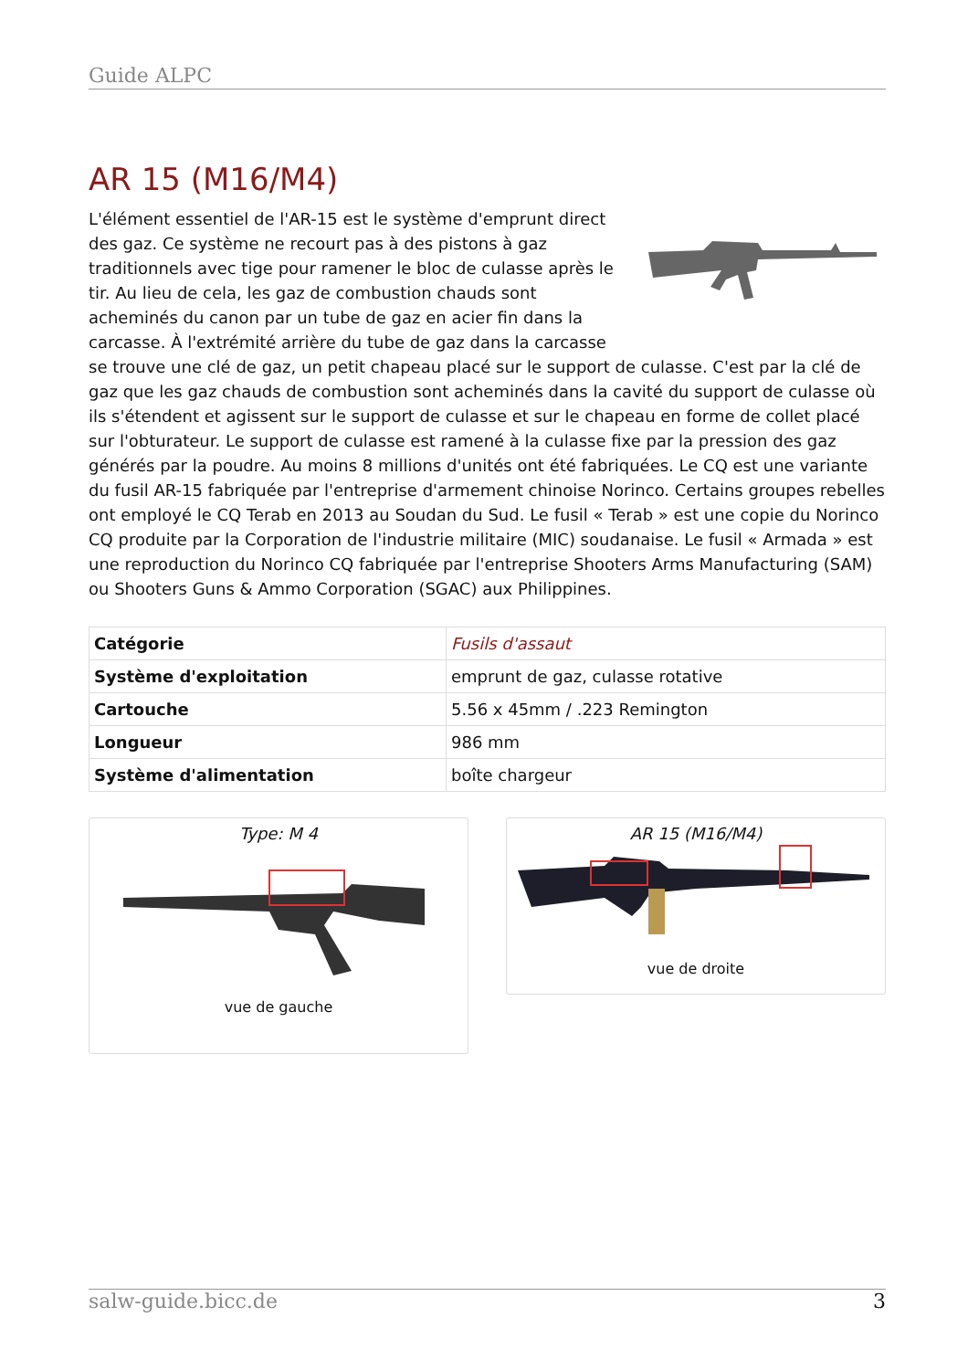Guide ALPC
AR 15 (M16/M4)
L'élément essentiel de l'AR-15 est le système d'emprunt direct des gaz. Ce système ne recourt pas à des pistons à gaz traditionnels avec tige pour ramener le bloc de culasse après le tir. Au lieu de cela, les gaz de combustion chauds sont acheminés du canon par un tube de gaz en acier fin dans la carcasse. À l'extrémité arrière du tube de gaz dans la carcasse se trouve une clé de gaz, un petit chapeau placé sur le support de culasse. C'est par la clé de gaz que les gaz chauds de combustion sont acheminés dans la cavité du support de culasse où ils s'étendent et agissent sur le support de culasse et sur le chapeau en forme de collet placé sur l'obturateur. Le support de culasse est ramené à la culasse fixe par la pression des gaz générés par la poudre. Au moins 8 millions d'unités ont été fabriquées. Le CQ est une variante du fusil AR-15 fabriquée par l'entreprise d'armement chinoise Norinco. Certains groupes rebelles ont employé le CQ Terab en 2013 au Soudan du Sud. Le fusil « Terab » est une copie du Norinco CQ produite par la Corporation de l'industrie militaire (MIC) soudanaise. Le fusil « Armada » est une reproduction du Norinco CQ fabriquée par l'entreprise Shooters Arms Manufacturing (SAM) ou Shooters Guns & Ammo Corporation (SGAC) aux Philippines.
| Catégorie | Fusils d'assaut |
| Système d'exploitation | emprunt de gaz, culasse rotative |
| Cartouche | 5.56 x 45mm / .223 Remington |
| Longueur | 986 mm |
| Système d'alimentation | boîte chargeur |
Type: M 4
vue de gauche
AR 15 (M16/M4)
vue de droite
salw-guide.bicc.de 3